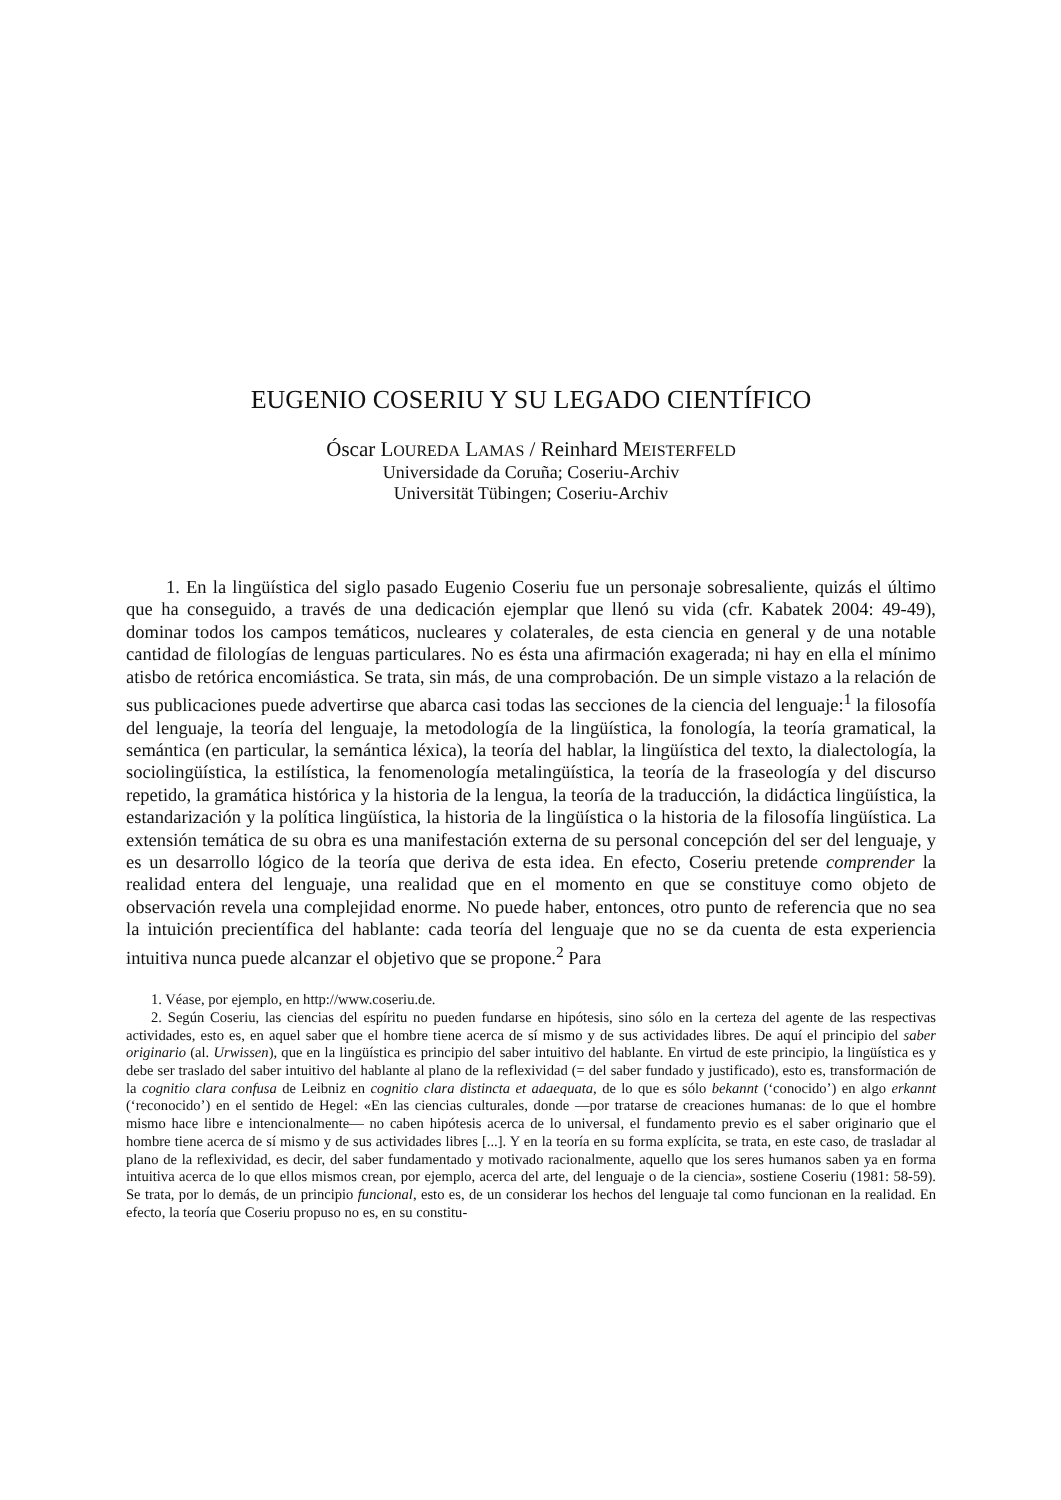EUGENIO COSERIU Y SU LEGADO CIENTÍFICO
Óscar LOUREDA LAMAS / Reinhard MEISTERFELD
Universidade da Coruña; Coseriu-Archiv
Universität Tübingen; Coseriu-Archiv
1. En la lingüística del siglo pasado Eugenio Coseriu fue un personaje sobresaliente, quizás el último que ha conseguido, a través de una dedicación ejemplar que llenó su vida (cfr. Kabatek 2004: 49-49), dominar todos los campos temáticos, nucleares y colaterales, de esta ciencia en general y de una notable cantidad de filologías de lenguas particulares. No es ésta una afirmación exagerada; ni hay en ella el mínimo atisbo de retórica encomiástica. Se trata, sin más, de una comprobación. De un simple vistazo a la relación de sus publicaciones puede advertirse que abarca casi todas las secciones de la ciencia del lenguaje:<sup>1</sup> la filosofía del lenguaje, la teoría del lenguaje, la metodología de la lingüística, la fonología, la teoría gramatical, la semántica (en particular, la semántica léxica), la teoría del hablar, la lingüística del texto, la dialectología, la sociolingüística, la estilística, la fenomenología metalingüística, la teoría de la fraseología y del discurso repetido, la gramática histórica y la historia de la lengua, la teoría de la traducción, la didáctica lingüística, la estandarización y la política lingüística, la historia de la lingüística o la historia de la filosofía lingüística. La extensión temática de su obra es una manifestación externa de su personal concepción del ser del lenguaje, y es un desarrollo lógico de la teoría que deriva de esta idea. En efecto, Coseriu pretende comprender la realidad entera del lenguaje, una realidad que en el momento en que se constituye como objeto de observación revela una complejidad enorme. No puede haber, entonces, otro punto de referencia que no sea la intuición precientífica del hablante: cada teoría del lenguaje que no se da cuenta de esta experiencia intuitiva nunca puede alcanzar el objetivo que se propone.<sup>2</sup> Para
1. Véase, por ejemplo, en http://www.coseriu.de.
2. Según Coseriu, las ciencias del espíritu no pueden fundarse en hipótesis, sino sólo en la certeza del agente de las respectivas actividades, esto es, en aquel saber que el hombre tiene acerca de sí mismo y de sus actividades libres. De aquí el principio del saber originario (al. Urwissen), que en la lingüística es principio del saber intuitivo del hablante. En virtud de este principio, la lingüística es y debe ser traslado del saber intuitivo del hablante al plano de la reflexividad (= del saber fundado y justificado), esto es, transformación de la cognitio clara confusa de Leibniz en cognitio clara distincta et adaequata, de lo que es sólo bekannt (‘conocido’) en algo erkannt (‘reconocido’) en el sentido de Hegel: «En las ciencias culturales, donde —por tratarse de creaciones humanas: de lo que el hombre mismo hace libre e intencionalmente— no caben hipótesis acerca de lo universal, el fundamento previo es el saber originario que el hombre tiene acerca de sí mismo y de sus actividades libres [...]. Y en la teoría en su forma explícita, se trata, en este caso, de trasladar al plano de la reflexividad, es decir, del saber fundamentado y motivado racionalmente, aquello que los seres humanos saben ya en forma intuitiva acerca de lo que ellos mismos crean, por ejemplo, acerca del arte, del lenguaje o de la ciencia», sostiene Coseriu (1981: 58-59). Se trata, por lo demás, de un principio funcional, esto es, de un considerar los hechos del lenguaje tal como funcionan en la realidad. En efecto, la teoría que Coseriu propuso no es, en su constitu-